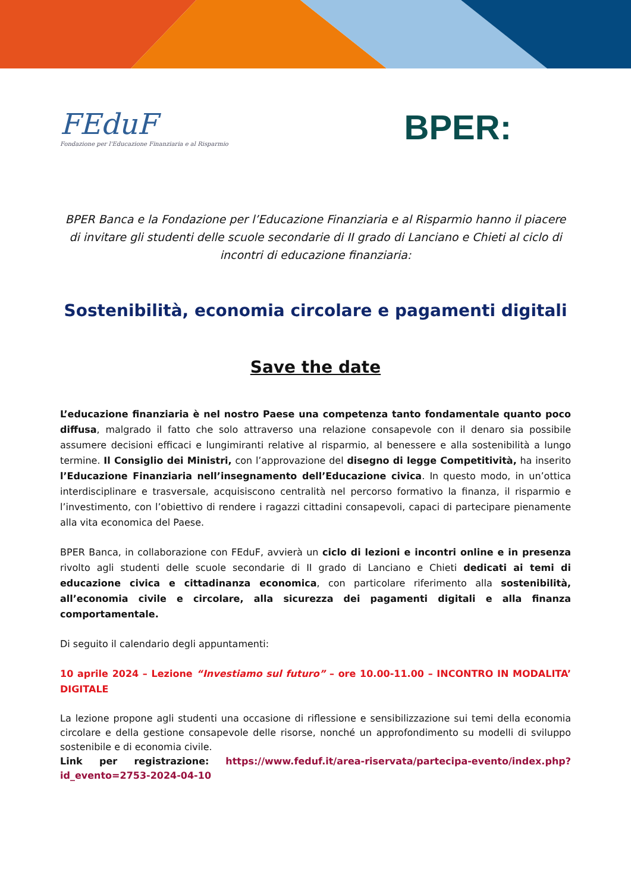FEduF
Fondazione per l'Educazione Finanziaria e al Risparmio
BPER:
BPER Banca e la Fondazione per l’Educazione Finanziaria e al Risparmio hanno il piacere di invitare gli studenti delle scuole secondarie di II grado di Lanciano e Chieti al ciclo di incontri di educazione finanziaria:
Sostenibilità, economia circolare e pagamenti digitali
Save the date
L’educazione finanziaria è nel nostro Paese una competenza tanto fondamentale quanto poco diffusa, malgrado il fatto che solo attraverso una relazione consapevole con il denaro sia possibile assumere decisioni efficaci e lungimiranti relative al risparmio, al benessere e alla sostenibilità a lungo termine. Il Consiglio dei Ministri, con l’approvazione del disegno di legge Competitività, ha inserito l’Educazione Finanziaria nell’insegnamento dell’Educazione civica. In questo modo, in un’ottica interdisciplinare e trasversale, acquisiscono centralità nel percorso formativo la finanza, il risparmio e l’investimento, con l’obiettivo di rendere i ragazzi cittadini consapevoli, capaci di partecipare pienamente alla vita economica del Paese.
BPER Banca, in collaborazione con FEduF, avvierà un ciclo di lezioni e incontri online e in presenza rivolto agli studenti delle scuole secondarie di II grado di Lanciano e Chieti dedicati ai temi di educazione civica e cittadinanza economica, con particolare riferimento alla sostenibilità, all’economia civile e circolare, alla sicurezza dei pagamenti digitali e alla finanza comportamentale.
Di seguito il calendario degli appuntamenti:
10 aprile 2024 – Lezione “Investiamo sul futuro” – ore 10.00-11.00 – INCONTRO IN MODALITA’ DIGITALE
La lezione propone agli studenti una occasione di riflessione e sensibilizzazione sui temi della economia circolare e della gestione consapevole delle risorse, nonché un approfondimento su modelli di sviluppo sostenibile e di economia civile.
Link per registrazione: https://www.feduf.it/area-riservata/partecipa-evento/index.php?id_evento=2753-2024-04-10